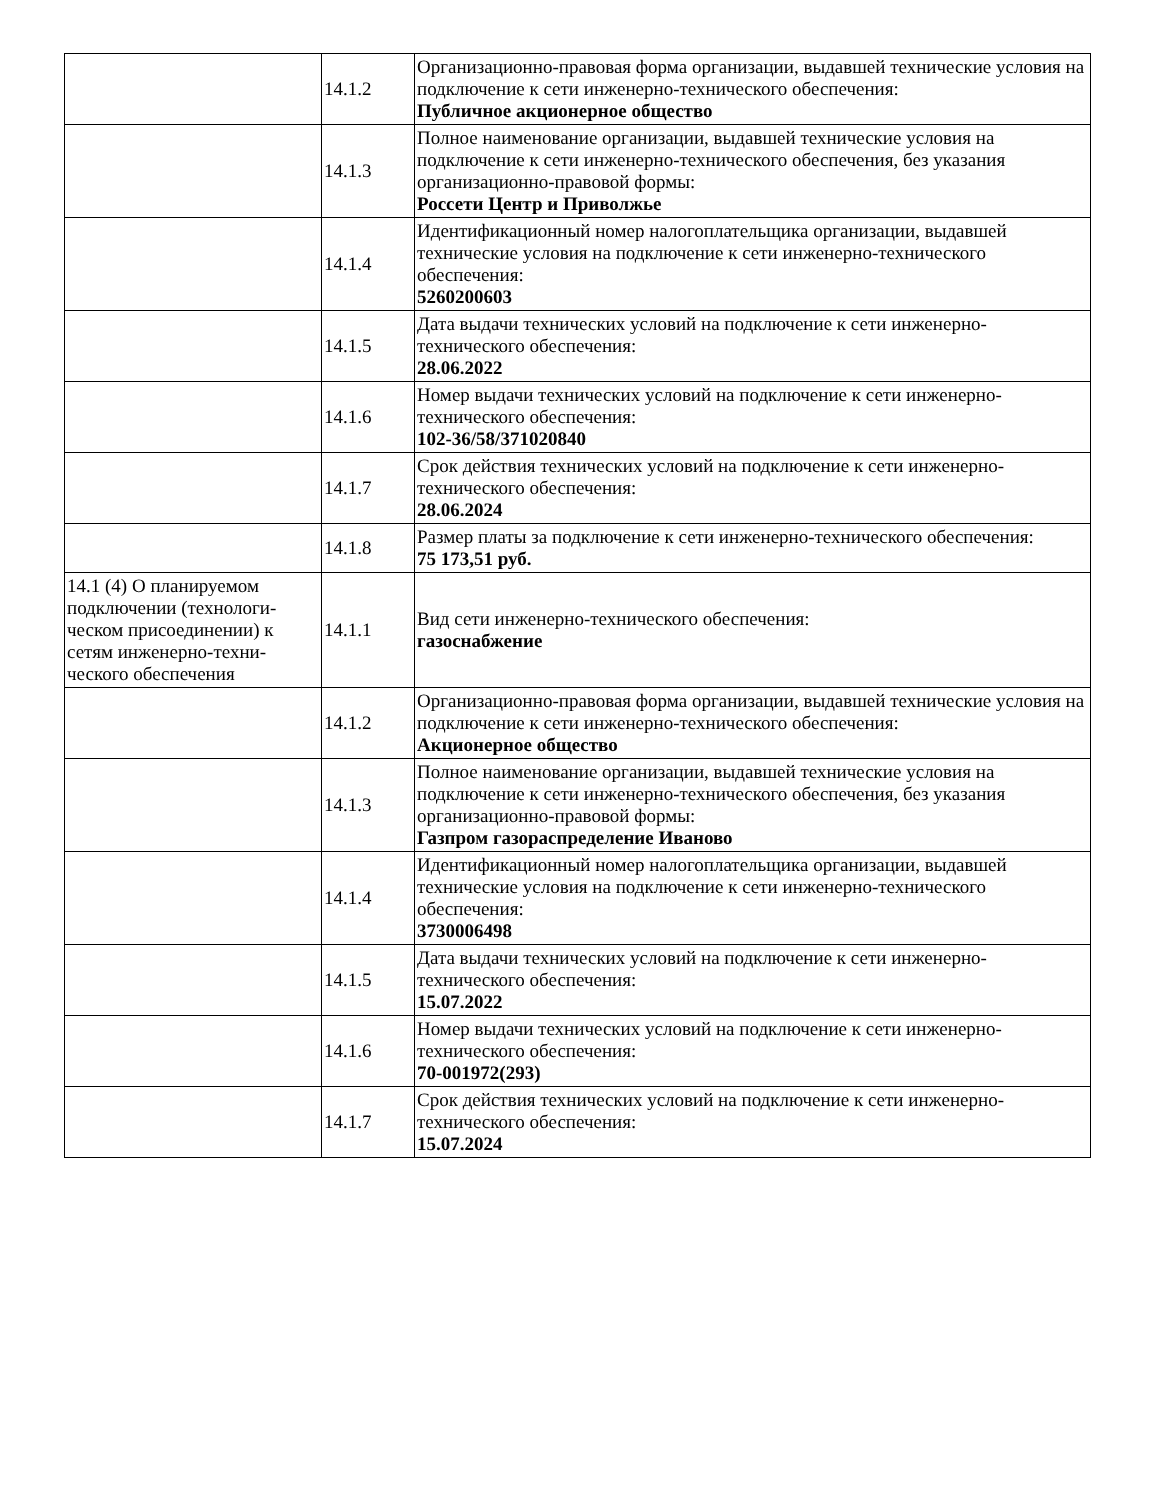| | 14.1.2 | Организационно-правовая форма организации, выдавшей техничес­кие условия на подключение к сети инженерно-технического обеспе­чения: Публичное акционерное общество |
| | 14.1.3 | Полное наименование организации, выдавшей технические условия на подключение к сети инженерно-технического обеспечения, без указания организационно-правовой формы: Россети Центр и Приволжье |
| | 14.1.4 | Идентификационный номер налогоплательщика организации, вы­давшей технические условия на подключение к сети инженерно-тех­нического обеспечения: 5260200603 |
| | 14.1.5 | Дата выдачи технических условий на подключение к сети инженер­но-технического обеспечения: 28.06.2022 |
| | 14.1.6 | Номер выдачи технических условий на подключение к сети инже­нерно-технического обеспечения: 102-36/58/371020840 |
| | 14.1.7 | Срок действия технических условий на подключение к сети инже­нерно-технического обеспечения: 28.06.2024 |
| | 14.1.8 | Размер платы за подключение к сети инженерно-технического обес­печения: 75 173,51 руб. |
| 14.1 (4) О планируемом подключении (технологи­ческом присоединении) к сетям инженерно-техни­ческого обеспечения | 14.1.1 | Вид сети инженерно-технического обеспечения: газоснабжение |
| | 14.1.2 | Организационно-правовая форма организации, выдавшей техничес­кие условия на подключение к сети инженерно-технического обеспе­чения: Акционерное общество |
| | 14.1.3 | Полное наименование организации, выдавшей технические условия на подключение к сети инженерно-технического обеспечения, без указания организационно-правовой формы: Газпром газораспределение Иваново |
| | 14.1.4 | Идентификационный номер налогоплательщика организации, вы­давшей технические условия на подключение к сети инженерно-тех­нического обеспечения: 3730006498 |
| | 14.1.5 | Дата выдачи технических условий на подключение к сети инженер­но-технического обеспечения: 15.07.2022 |
| | 14.1.6 | Номер выдачи технических условий на подключение к сети инже­нерно-технического обеспечения: 70-001972(293) |
| | 14.1.7 | Срок действия технических условий на подключение к сети инже­нерно-технического обеспечения: 15.07.2024 |